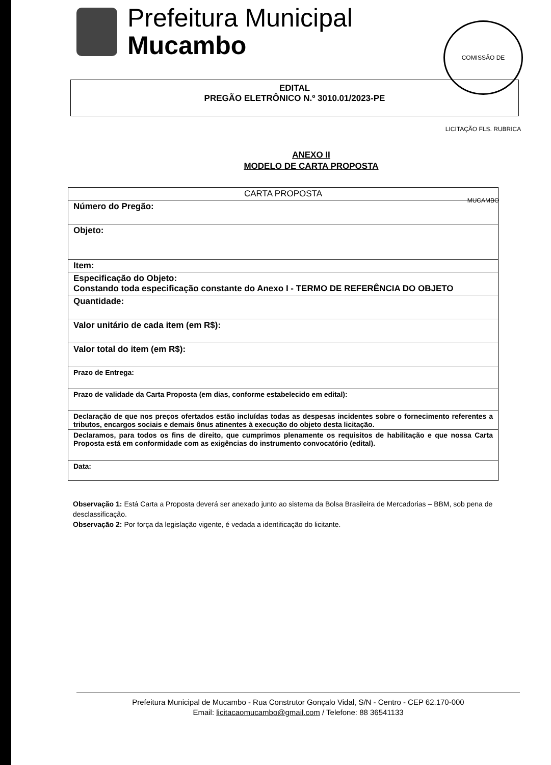Prefeitura Municipal
Mucambo
COMISSÃO DE LICITAÇÃO FLS. RUBRICA MUCAMBO
EDITAL
PREGÃO ELETRÔNICO N.º 3010.01/2023-PE
ANEXO II
MODELO DE CARTA PROPOSTA
| CARTA PROPOSTA |
| --- |
| Número do Pregão: |
| Objeto: |
| Item: |
| Especificação do Objeto: Constando toda especificação constante do Anexo I - TERMO DE REFERÊNCIA DO OBJETO |
| Quantidade: |
| Valor unitário de cada item (em R$): |
| Valor total do item (em R$): |
| Prazo de Entrega: |
| Prazo de validade da Carta Proposta (em dias, conforme estabelecido em edital): |
| Declaração de que nos preços ofertados estão incluídas todas as despesas incidentes sobre o fornecimento referentes a tributos, encargos sociais e demais ônus atinentes à execução do objeto desta licitação. |
| Declaramos, para todos os fins de direito, que cumprimos plenamente os requisitos de habilitação e que nossa Carta Proposta está em conformidade com as exigências do instrumento convocatório (edital). |
| Data: |
Observação 1: Está Carta a Proposta deverá ser anexado junto ao sistema da Bolsa Brasileira de Mercadorias – BBM, sob pena de desclassificação.
Observação 2: Por força da legislação vigente, é vedada a identificação do licitante.
Prefeitura Municipal de Mucambo - Rua Construtor Gonçalo Vidal, S/N - Centro - CEP 62.170-000
Email: licitacaomucambo@gmail.com / Telefone: 88 36541133